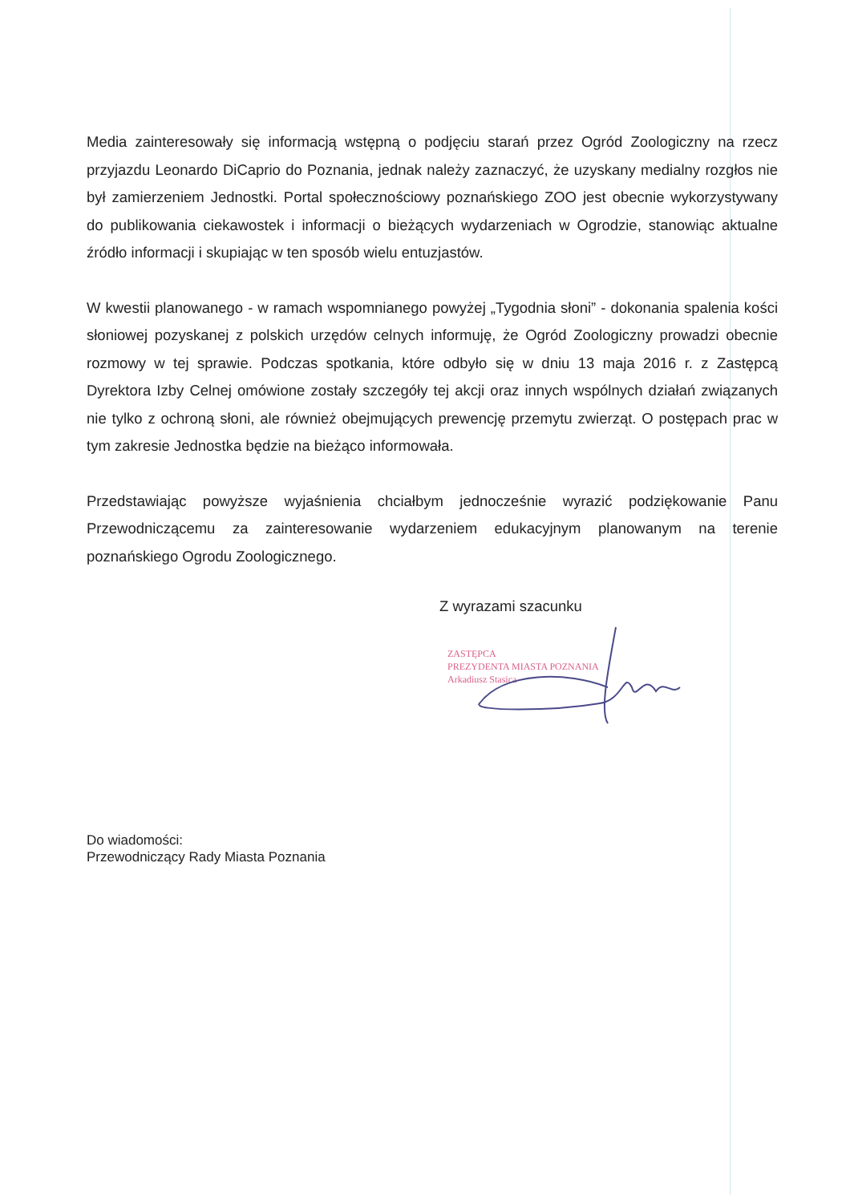Media zainteresowały się informacją wstępną o podjęciu starań przez Ogród Zoologiczny na rzecz przyjazdu Leonardo DiCaprio do Poznania, jednak należy zaznaczyć, że uzyskany medialny rozgłos nie był zamierzeniem Jednostki. Portal społecznościowy poznańskiego ZOO jest obecnie wykorzystywany do publikowania ciekawostek i informacji o bieżących wydarzeniach w Ogrodzie, stanowiąc aktualne źródło informacji i skupiając w ten sposób wielu entuzjastów.
W kwestii planowanego - w ramach wspomnianego powyżej „Tygodnia słoni” - dokonania spalenia kości słoniowej pozyskanej z polskich urzędów celnych informuję, że Ogród Zoologiczny prowadzi obecnie rozmowy w tej sprawie. Podczas spotkania, które odbyło się w dniu 13 maja 2016 r. z Zastępcą Dyrektora Izby Celnej omówione zostały szczegóły tej akcji oraz innych wspólnych działań związanych nie tylko z ochroną słoni, ale również obejmujących prewencję przemytu zwierząt. O postępach prac w tym zakresie Jednostka będzie na bieżąco informowała.
Przedstawiając powyższe wyjaśnienia chciałbym jednocześnie wyrazić podziękowanie Panu Przewodniczącemu za zainteresowanie wydarzeniem edukacyjnym planowanym na terenie poznańskiego Ogrodu Zoologicznego.
Z wyrazami szacunku
ZASTĘPCA
PREZYDENTA MIASTA POZNANIA
Arkadiusz Stasica
Do wiadomości:
Przewodniczący Rady Miasta Poznania